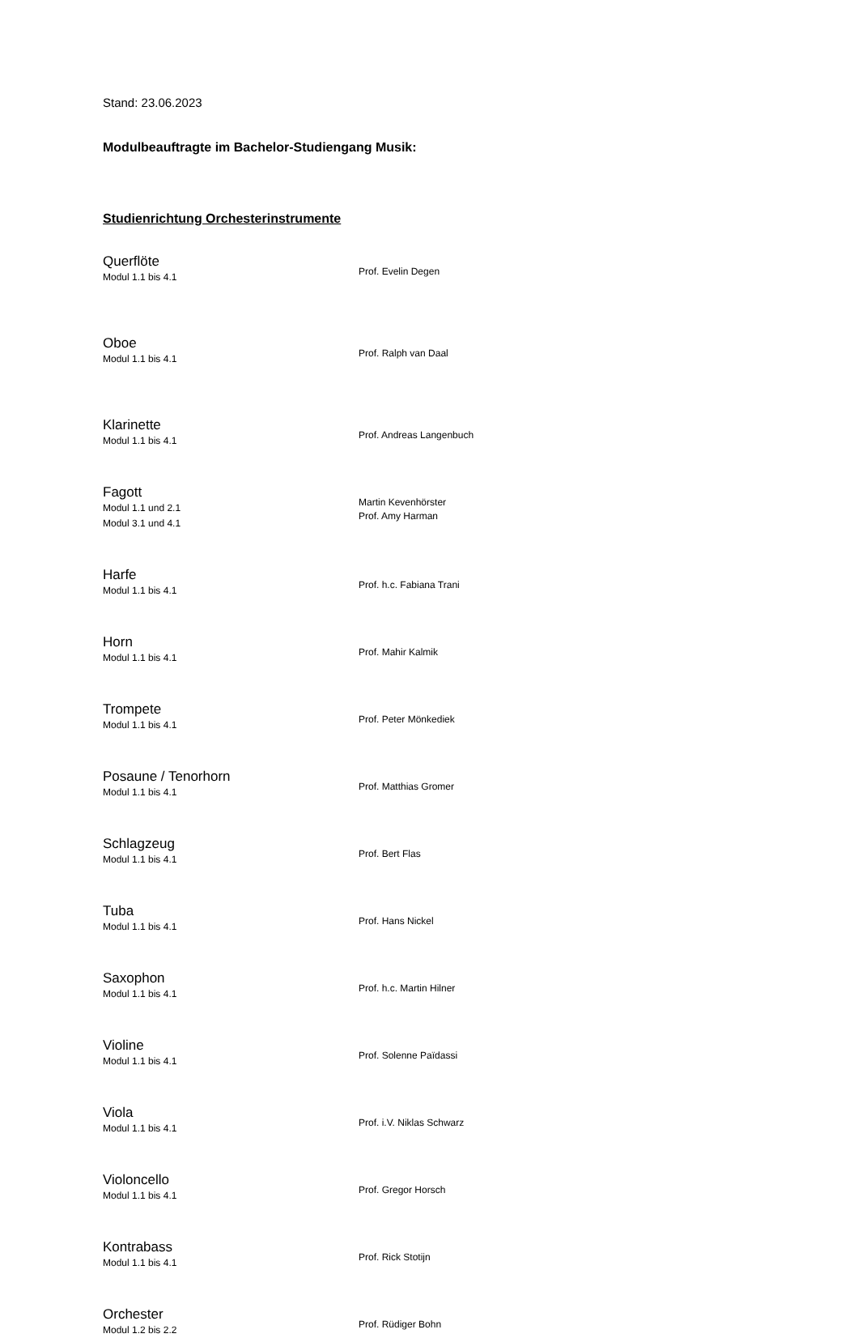Stand: 23.06.2023
Modulbeauftragte im Bachelor-Studiengang Musik:
Studienrichtung Orchesterinstrumente
Querflöte
Modul 1.1 bis 4.1
Prof. Evelin Degen
Oboe
Modul 1.1 bis 4.1
Prof. Ralph van Daal
Klarinette
Modul 1.1 bis 4.1
Prof. Andreas Langenbuch
Fagott
Modul 1.1 und 2.1
Modul 3.1 und 4.1
Martin Kevenhörster
Prof. Amy Harman
Harfe
Modul 1.1 bis 4.1
Prof. h.c. Fabiana Trani
Horn
Modul 1.1 bis 4.1
Prof. Mahir Kalmik
Trompete
Modul 1.1 bis 4.1
Prof. Peter Mönkediek
Posaune / Tenorhorn
Modul 1.1 bis 4.1
Prof. Matthias Gromer
Schlagzeug
Modul 1.1 bis 4.1
Prof. Bert Flas
Tuba
Modul 1.1 bis 4.1
Prof. Hans Nickel
Saxophon
Modul 1.1 bis 4.1
Prof. h.c. Martin Hilner
Violine
Modul 1.1 bis 4.1
Prof. Solenne Païdassi
Viola
Modul 1.1 bis 4.1
Prof. i.V. Niklas Schwarz
Violoncello
Modul 1.1 bis 4.1
Prof. Gregor Horsch
Kontrabass
Modul 1.1 bis 4.1
Prof. Rick Stotijn
Orchester
Modul 1.2 bis 2.2
Prof. Rüdiger Bohn